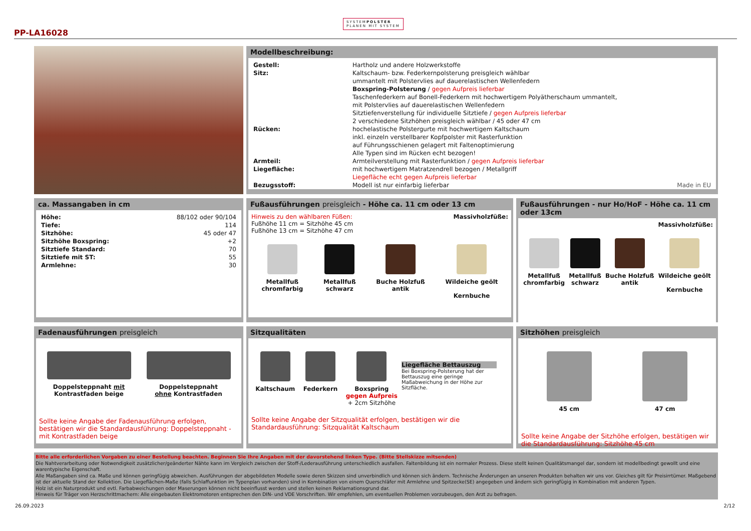SYSTEMPOLSTER
PLANEN MIT SYSTEM
PP-LA16028
Modellbeschreibung:
| Gestell: | Hartholz und andere Holzwerkstoffe |
| Sitz: | Kaltschaum- bzw. Federkernpolsterung preisgleich wählbar ummantelt mit Polstervlies auf dauerelastischen Wellenfedern Boxspring-Polsterung / gegen Aufpreis lieferbar Taschenfederkern auf Bonell-Federkern mit hochwertigem Polyätherschaum ummantelt, mit Polstervlies auf dauerelastischen Wellenfedern Sitztiefenverstellung für individuelle Sitztiefe / gegen Aufpreis lieferbar 2 verschiedene Sitzhöhen preisgleich wählbar / 45 oder 47 cm |
| Rücken: | hochelastische Polstergurte mit hochwertigem Kaltschaum inkl. einzeln verstellbarer Kopfpolster mit Rasterfunktion auf Führungsschienen gelagert mit Faltenoptimierung Alle Typen sind im Rücken echt bezogen! |
| Armteil: | Armteilverstellung mit Rasterfunktion / gegen Aufpreis lieferbar |
| Liegefläche: | mit hochwertigem Matratzendrell bezogen / Metallgriff Liegefläche echt gegen Aufpreis lieferbar |
| Bezugsstoff: | Modell ist nur einfarbig lieferbar Made in EU |
ca. Massangaben in cm
| Höhe: | 88/102 oder 90/104 |
| Tiefe: | 114 |
| Sitzhöhe: | 45 oder 47 |
| Sitzhöhe Boxspring: | +2 |
| Sitztiefe Standard: | 70 |
| Sitztiefe mit ST: | 55 |
| Armlehne: | 30 |
Fußausführungen preisgleich - Höhe ca. 11 cm oder 13 cm
Hinweis zu den wählbaren Füßen: Massivholzfüße:
Fußhöhe 11 cm = Sitzhöhe 45 cm
Fußhöhe 13 cm = Sitzhöhe 47 cm
Metallfuß
chromfarbig
Metallfuß
schwarz
Buche Holzfuß
antik
Wildeiche geölt
Kernbuche
Fußausführungen - nur Ho/HoF - Höhe ca. 11 cm oder 13cm
Massivholzfüße:
Metallfuß
chromfarbig
Metallfuß
schwarz
Buche Holzfuß
antik
Wildeiche geölt
Kernbuche
Fadenausführungen preisgleich
Doppelsteppnaht mit
Kontrastfaden beige
Doppelsteppnaht
ohne Kontrastfaden
Sollte keine Angabe der Fadenausführung erfolgen, bestätigen wir die Standardausführung: Doppelsteppnaht - mit Kontrastfaden beige
Sitzqualitäten
Kaltschaum Federkern Boxspring
gegen Aufpreis
+ 2cm Sitzhöhe
Liegefläche Bettauszug
Bei Boxspring-Polsterung hat der Bettauszug eine geringe Maßabweichung in der Höhe zur Sitzfläche.
Sollte keine Angabe der Sitzqualität erfolgen, bestätigen wir die Standardausführung: Sitzqualität Kaltschaum
Sitzhöhen preisgleich
45 cm 47 cm
Sollte keine Angabe der Sitzhöhe erfolgen, bestätigen wir die Standardausführung: Sitzhöhe 45 cm
Bitte alle erforderlichen Vorgaben zu einer Bestellung beachten. Beginnen Sie Ihre Angaben mit der davorstehend linken Type. (Bitte Stellskizze mitsenden)
Die Nahtverarbeitung oder Notwendigkeit zusätzlicher/geänderter Nähte kann im Vergleich zwischen der Stoff-/Lederausführung unterschiedlich ausfallen. Faltenbildung ist ein normaler Prozess. Diese stellt keinen Qualitätsmangel dar, sondern ist modellbedingt gewollt und eine warentypische Eigenschaft.
Alle Maßangaben sind ca. Maße und können geringfügig abweichen. Ausführungen der abgebildeten Modelle sowie deren Skizzen sind unverbindlich und können sich ändern. Technische Änderungen an unseren Produkten behalten wir uns vor. Gleiches gilt für Preisirrtümer. Maßgebend ist der aktuelle Stand der Kollektion. Die Liegeflächen-Maße (falls Schlaffunktion im Typenplan vorhanden) sind in Kombination von einem Querschläfer mit Armlehne und Spitzecke(SE) angegeben und ändern sich geringfügig in Kombination mit anderen Typen.
Holz ist ein Naturprodukt und evtl. Farbabweichungen oder Maserungen können nicht beeinflusst werden und stellen keinen Reklamationsgrund dar.
Hinweis für Träger von Herzschrittmachern: Alle eingebauten Elektromotoren entsprechen den DIN- und VDE Vorschriften. Wir empfehlen, um eventuellen Problemen vorzubeugen, den Arzt zu befragen.
26.09.2023 2/12